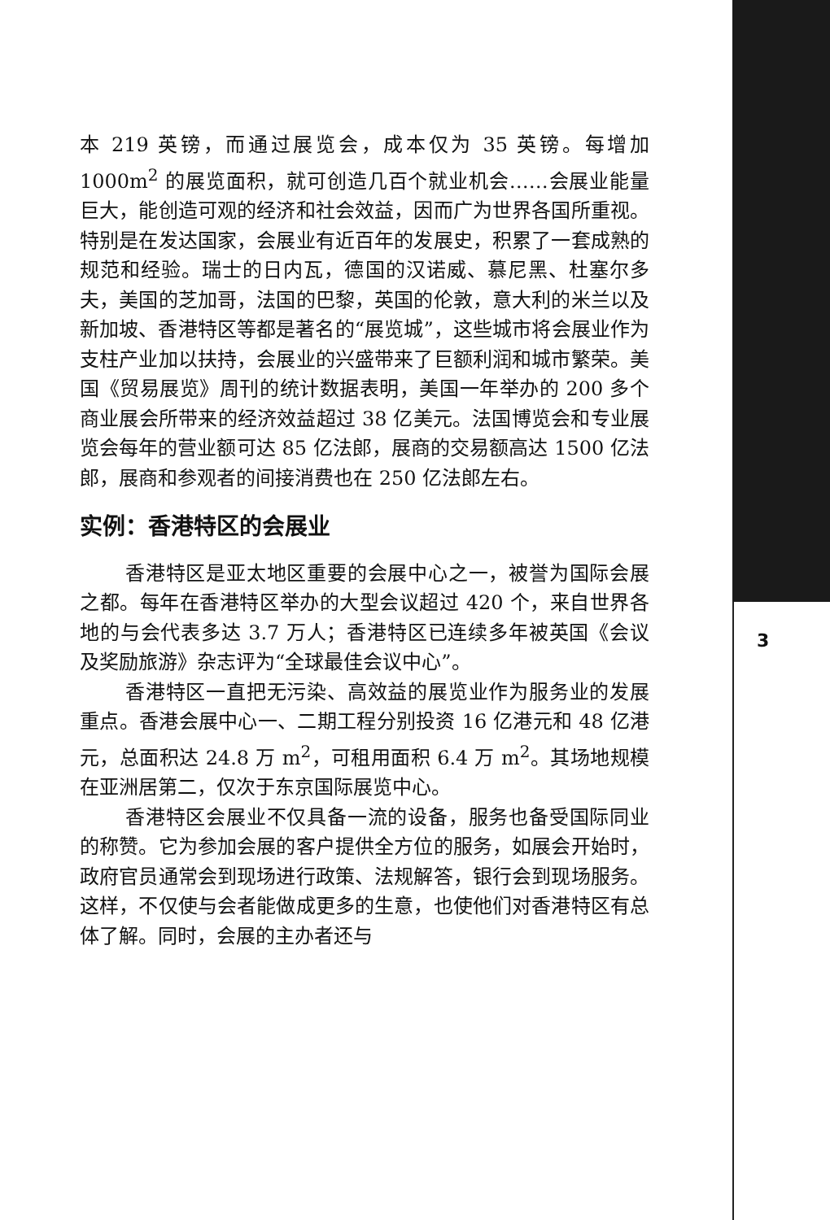本 219 英镑，而通过展览会，成本仅为 35 英镑。每增加 1000m<sup>2</sup> 的展览面积，就可创造几百个就业机会……会展业能量巨大，能创造可观的经济和社会效益，因而广为世界各国所重视。特别是在发达国家，会展业有近百年的发展史，积累了一套成熟的规范和经验。瑞士的日内瓦，德国的汉诺威、慕尼黑、杜塞尔多夫，美国的芝加哥，法国的巴黎，英国的伦敦，意大利的米兰以及新加坡、香港特区等都是著名的“展览城”，这些城市将会展业作为支柱产业加以扶持，会展业的兴盛带来了巨额利润和城市繁荣。美国《贸易展览》周刊的统计数据表明，美国一年举办的 200 多个商业展会所带来的经济效益超过 38 亿美元。法国博览会和专业展览会每年的营业额可达 85 亿法郎，展商的交易额高达 1500 亿法郎，展商和参观者的间接消费也在 250 亿法郎左右。
实例：香港特区的会展业
香港特区是亚太地区重要的会展中心之一，被誉为国际会展之都。每年在香港特区举办的大型会议超过 420 个，来自世界各地的与会代表多达 3.7 万人；香港特区已连续多年被英国《会议及奖励旅游》杂志评为“全球最佳会议中心”。
香港特区一直把无污染、高效益的展览业作为服务业的发展重点。香港会展中心一、二期工程分别投资 16 亿港元和 48 亿港元，总面积达 24.8 万 m<sup>2</sup>，可租用面积 6.4 万 m<sup>2</sup>。其场地规模在亚洲居第二，仅次于东京国际展览中心。
香港特区会展业不仅具备一流的设备，服务也备受国际同业的称赞。它为参加会展的客户提供全方位的服务，如展会开始时，政府官员通常会到现场进行政策、法规解答，银行会到现场服务。这样，不仅使与会者能做成更多的生意，也使他们对香港特区有总体了解。同时，会展的主办者还与
3